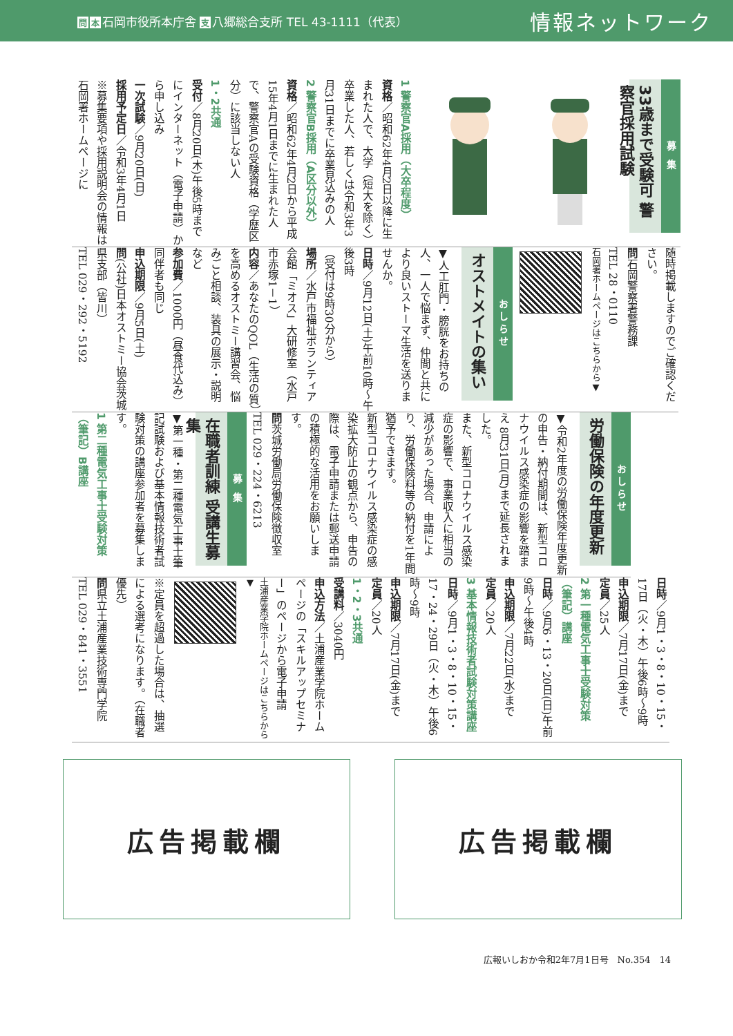問本 石岡市役所本庁舎 支 八郷総合支所 TEL 43-1111（代表）
情報ネットワーク
募 集
33歳まで受験可 警察官採用試験
1 警察官A採用（大卒程度）
資格／昭和62年4月2日以降に生まれた人で、大学（短大を除く）卒業した人、若しくは令和3年3月31日までに卒業見込みの人
2 警察官B採用（A区分以外）
資格／昭和62年4月2日から平成15年4月1日までに生まれた人で、警察官Aの受験資格（学歴区分）に該当しない人
1・2共通
受付／8月20日(木)午後5時までにインターネット（電子申請）から申し込み
一次試験／9月20日(日)
採用予定日／令和3年4月1日
※募集要項や採用説明会の情報は石岡署ホームページに
随時掲載しますのでご確認ください。
問石岡警察署警務課
TEL 28・0110
石岡署ホームページはこちらから▼
おしらせ
オストメイトの集い
▼人工肛門・膀胱をお持ちの人、一人で悩まず、仲間と共により良いストーマ生活を送りませんか。
日時／9月12日(土)午前10時～午後3時
（受付は9時30分から）
場所／水戸市福祉ボランティア会館「ミオス」大研修室（水戸市赤塚1－1）
内容／あなたのQOL（生活の質）を高めるオストミー講習会、悩みごと相談、装具の展示・説明など
参加費／1000円（昼食代込み）同伴者も同じ
申込期限／9月5日(土)
問(公社)日本オストミー協会茨城県支部（皆川）
TEL 029・292・5192
おしらせ
労働保険の年度更新
▼令和2年度の労働保険年度更新の申告・納付期間は、新型コロナウイルス感染症の影響を踏まえ 8月31日(月)まで延長されました。
また、新型コロナウイルス感染症の影響で、事業収入に相当の減少があった場合、申請により、労働保険料等の納付を1年間猶予できます。
新型コロナウイルス感染症の感染拡大防止の観点から、申告の際は、電子申請または郵送申請の積極的な活用をお願いします。
問茨城労働局労働保険徴収室
TEL 029・224・6213
募 集
在職者訓練 受講生募集
▼第一種・第二種電気工事士筆記試験および基本情報技術者試験対策の講座参加者を募集します。
1 第二種電気工事士受験対策（筆記）B講座
日時／9月1・3・8・10・15・17日（火・木）午後6時～9時
申込期限／7月17日(金)まで
定員／25人
2 第一種電気工事士受験対策（筆記）講座
日時／9月6・13・20日(日)午前9時～午後4時
申込期限／7月22日(水)まで
定員／20人
3 基本情報技術者試験対策講座
日時／9月1・3・8・10・15・17・24・29日（火・木）午後6時～9時
申込期限／7月17日(金)まで
定員／20人
1・2・3共通
受講料／3040円
申込方法／土浦産業学院ホームページの「スキルアップセミナー」のページから電子申請
土浦産業学院ホームページはこちらから▼
※定員を超過した場合は、抽選による選考になります。（在職者優先）
問県立土浦産業技術専門学院
TEL 029・841・3551
広告掲載欄 広告掲載欄
広報いしおか令和2年7月1日号　No.354　14